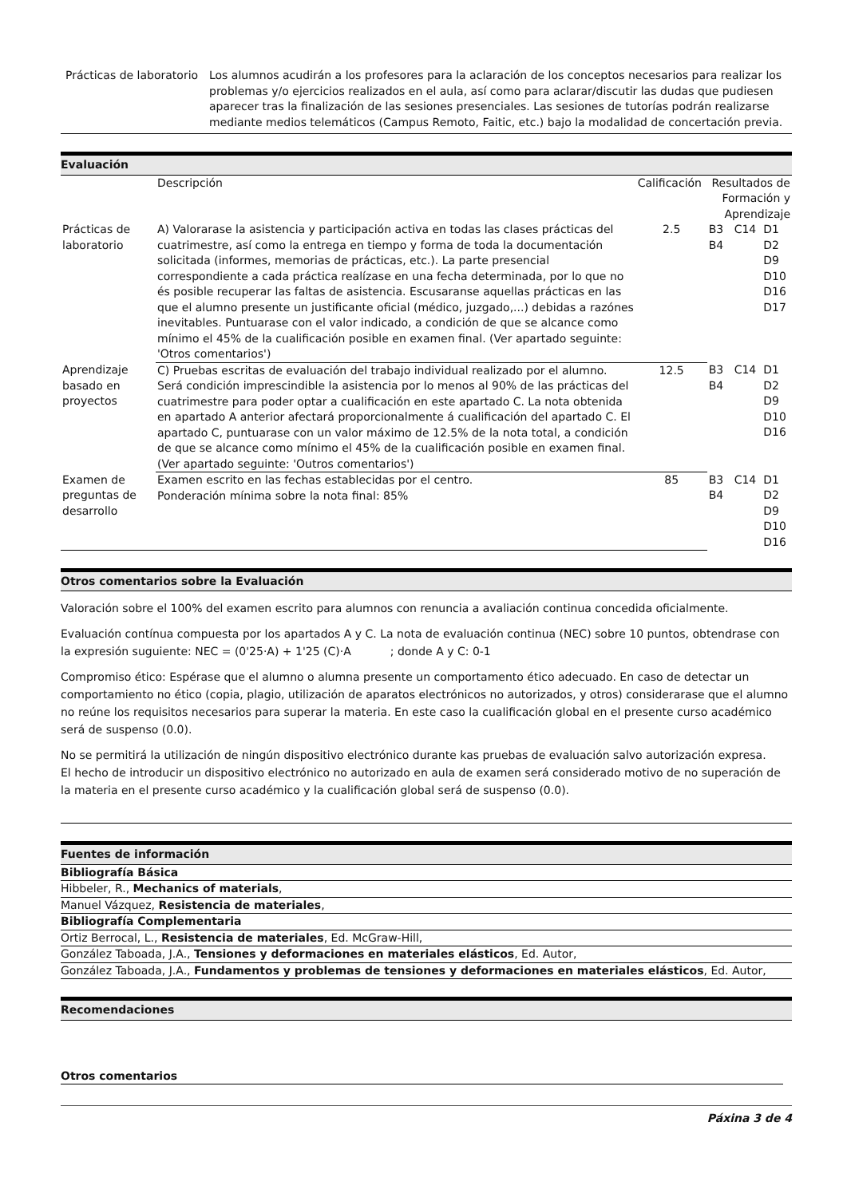| Prácticas de laboratorio | Los alumnos acudirán a los profesores para la aclaración de los conceptos necesarios para realizar los problemas y/o ejercicios realizados en el aula, así como para aclarar/discutir las dudas que pudiesen aparecer tras la finalización de las sesiones presenciales. Las sesiones de tutorías podrán realizarse mediante medios telemáticos (Campus Remoto, Faitic, etc.) bajo la modalidad de concertación previa. |
Evaluación
| | Descripción | Calificación | Resultados de Formación y Aprendizaje | | |
| --- | --- | --- | --- | --- | --- |
| Prácticas de laboratorio | A) Valorarase la asistencia y participación activa en todas las clases prácticas del cuatrimestre, así como la entrega en tiempo y forma de toda la documentación solicitada (informes, memorias de prácticas, etc.). La parte presencial correspondiente a cada práctica realízase en una fecha determinada, por lo que no és posible recuperar las faltas de asistencia. Escusaranse aquellas prácticas en las que el alumno presente un justificante oficial (médico, juzgado,...) debidas a razónes inevitables. Puntuarase con el valor indicado, a condición de que se alcance como mínimo el 45% de la cualificación posible en examen final. (Ver apartado seguinte: 'Otros comentarios') | 2.5 | B3 B4 | C14 | D1 D2 D9 D10 D16 D17 |
| Aprendizaje basado en proyectos | C) Pruebas escritas de evaluación del trabajo individual realizado por el alumno. Será condición imprescindible la asistencia por lo menos al 90% de las prácticas del cuatrimestre para poder optar a cualificación en este apartado C. La nota obtenida en apartado A anterior afectará proporcionalmente á cualificación del apartado C. El apartado C, puntuarase con un valor máximo de 12.5% de la nota total, a condición de que se alcance como mínimo el 45% de la cualificación posible en examen final. (Ver apartado seguinte: 'Outros comentarios') | 12.5 | B3 B4 | C14 | D1 D2 D9 D10 D16 |
| Examen de preguntas de desarrollo | Examen escrito en las fechas establecidas por el centro. Ponderación mínima sobre la nota final: 85% | 85 | B3 B4 | C14 | D1 D2 D9 D10 D16 |
Otros comentarios sobre la Evaluación
Valoración sobre el 100% del examen escrito para alumnos con renuncia a avaliación continua concedida oficialmente.
Evaluación contínua compuesta por los apartados A y C. La nota de evaluación continua (NEC) sobre 10 puntos, obtendrase con la expresión suguiente: NEC = (0'25·A) + 1'25 (C)·A ; donde A y C: 0-1
Compromiso ético: Espérase que el alumno o alumna presente un comportamento ético adecuado. En caso de detectar un comportamiento no ético (copia, plagio, utilización de aparatos electrónicos no autorizados, y otros) considerarase que el alumno no reúne los requisitos necesarios para superar la materia. En este caso la cualificación global en el presente curso académico será de suspenso (0.0).
No se permitirá la utilización de ningún dispositivo electrónico durante kas pruebas de evaluación salvo autorización expresa.
El hecho de introducir un dispositivo electrónico no autorizado en aula de examen será considerado motivo de no superación de la materia en el presente curso académico y la cualificación global será de suspenso (0.0).
Fuentes de información
Bibliografía Básica
Hibbeler, R., Mechanics of materials,
Manuel Vázquez, Resistencia de materiales,
Bibliografía Complementaria
Ortiz Berrocal, L., Resistencia de materiales, Ed. McGraw-Hill,
González Taboada, J.A., Tensiones y deformaciones en materiales elásticos, Ed. Autor,
González Taboada, J.A., Fundamentos y problemas de tensiones y deformaciones en materiales elásticos, Ed. Autor,
Recomendaciones
Otros comentarios
Páxina 3 de 4